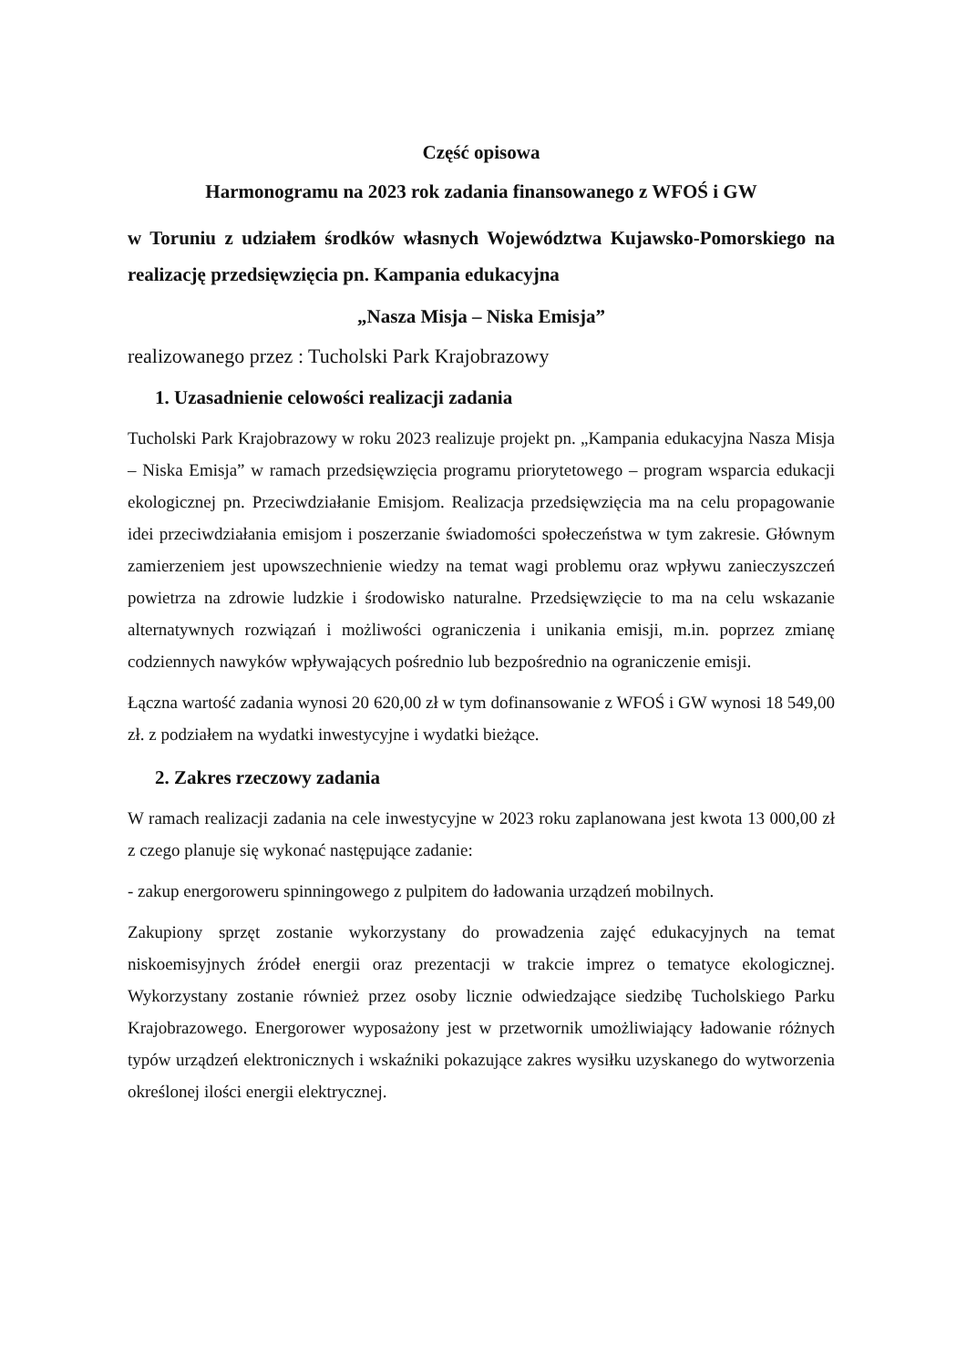Część opisowa
Harmonogramu na 2023 rok zadania finansowanego z WFOŚ i GW
w Toruniu z udziałem środków własnych Województwa Kujawsko-Pomorskiego na realizację przedsięwzięcia pn. Kampania edukacyjna
„Nasza Misja – Niska Emisja”
realizowanego przez : Tucholski Park Krajobrazowy
1. Uzasadnienie celowości realizacji zadania
Tucholski Park Krajobrazowy w roku 2023 realizuje projekt pn. „Kampania edukacyjna Nasza Misja – Niska Emisja” w ramach przedsięwzięcia programu priorytetowego – program wsparcia edukacji ekologicznej pn. Przeciwdziałanie Emisjom. Realizacja przedsięwzięcia ma na celu propagowanie idei przeciwdziałania emisjom i poszerzanie świadomości społeczeństwa w tym zakresie. Głównym zamierzeniem jest upowszechnienie wiedzy na temat wagi problemu oraz wpływu zanieczyszczeń powietrza na zdrowie ludzkie i środowisko naturalne. Przedsięwzięcie to ma na celu wskazanie alternatywnych rozwiązań i możliwości ograniczenia i unikania emisji, m.in. poprzez zmianę codziennych nawyków wpływających pośrednio lub bezpośrednio na ograniczenie emisji.
Łączna wartość zadania wynosi 20 620,00 zł w tym dofinansowanie z WFOŚ i GW wynosi 18 549,00 zł. z podziałem na wydatki inwestycyjne i wydatki bieżące.
2. Zakres rzeczowy zadania
W ramach realizacji zadania na cele inwestycyjne w 2023 roku zaplanowana jest kwota 13 000,00 zł z czego planuje się wykonać następujące zadanie:
- zakup energoroweru spinningowego z pulpitem do ładowania urządzeń mobilnych.
Zakupiony sprzęt zostanie wykorzystany do prowadzenia zajęć edukacyjnych na temat niskoemisyjnych źródeł energii oraz prezentacji w trakcie imprez o tematyce ekologicznej. Wykorzystany zostanie również przez osoby licznie odwiedzające siedzibę Tucholskiego Parku Krajobrazowego. Energorower wyposażony jest w przetwornik umożliwiający ładowanie różnych typów urządzeń elektronicznych i wskaźniki pokazujące zakres wysiłku uzyskanego do wytworzenia określonej ilości energii elektrycznej.